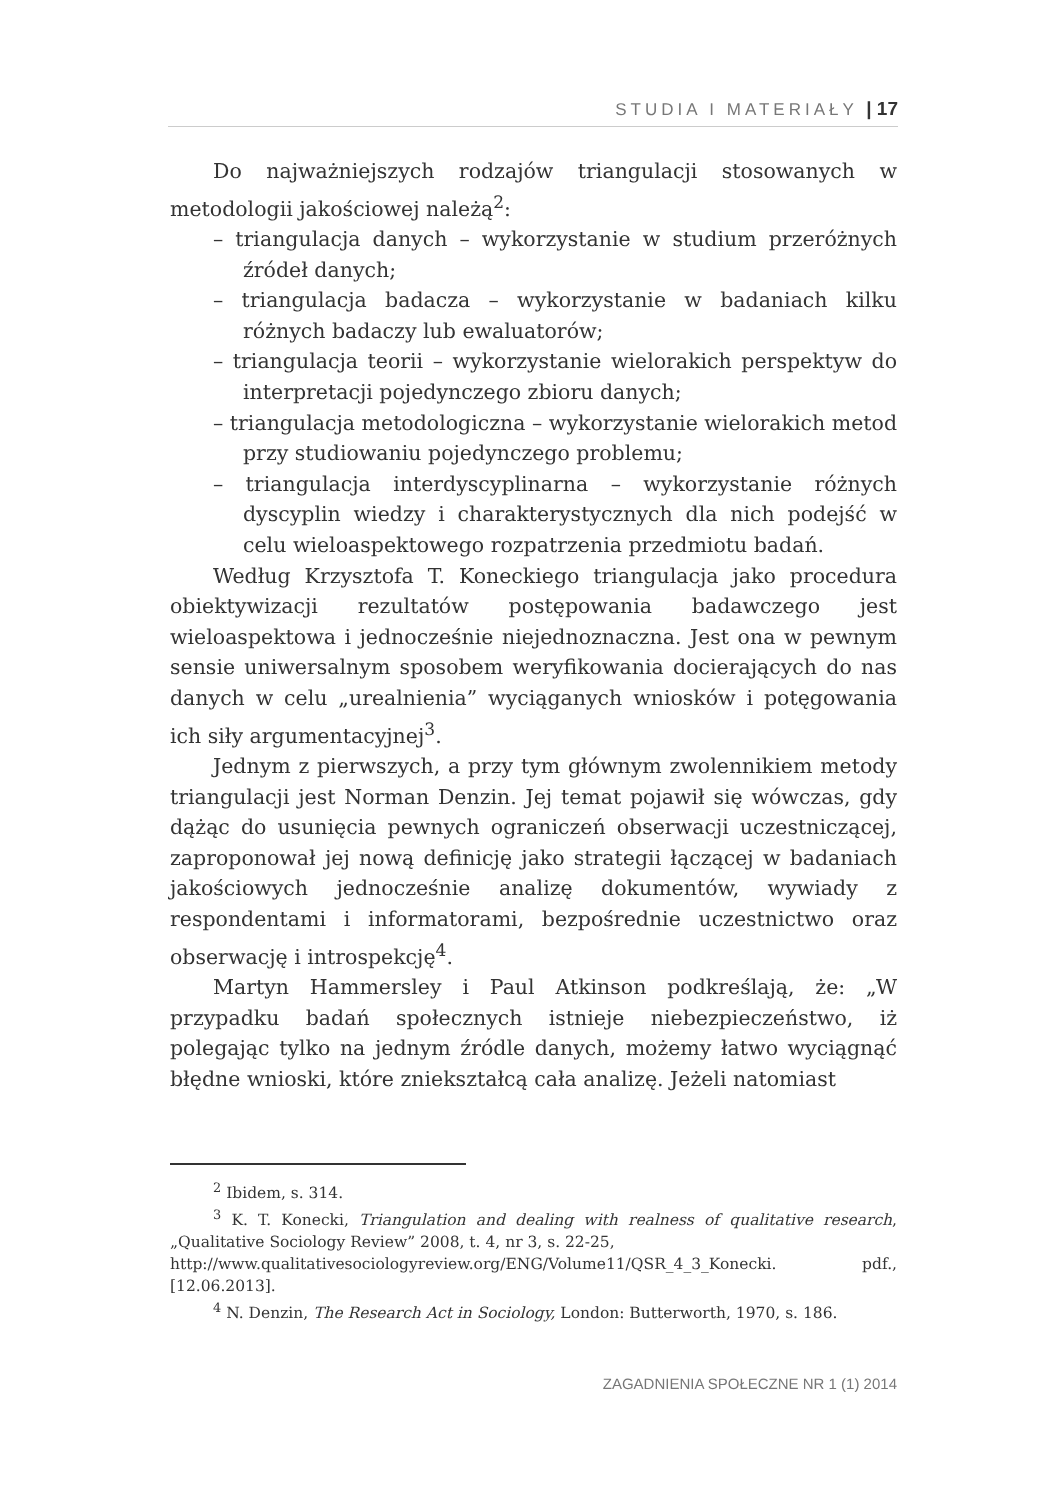STUDIA I MATERIAŁY | 17
Do najważniejszych rodzajów triangulacji stosowanych w metodologii jakościowej należą<sup>2</sup>:
– triangulacja danych – wykorzystanie w studium przeróżnych źródeł danych;
– triangulacja badacza – wykorzystanie w badaniach kilku różnych badaczy lub ewaluatorów;
– triangulacja teorii – wykorzystanie wielorakich perspektyw do interpretacji pojedynczego zbioru danych;
– triangulacja metodologiczna – wykorzystanie wielorakich metod przy studiowaniu pojedynczego problemu;
– triangulacja interdyscyplinarna – wykorzystanie różnych dyscyplin wiedzy i charakterystycznych dla nich podejść w celu wieloaspektowego rozpatrzenia przedmiotu badań.
Według Krzysztofa T. Koneckiego triangulacja jako procedura obiektywizacji rezultatów postępowania badawczego jest wieloaspektowa i jednocześnie niejednoznaczna. Jest ona w pewnym sensie uniwersalnym sposobem weryfikowania docierających do nas danych w celu „urealnienia” wyciąganych wniosków i potęgowania ich siły argumentacyjnej<sup>3</sup>.
Jednym z pierwszych, a przy tym głównym zwolennikiem metody triangulacji jest Norman Denzin. Jej temat pojawił się wówczas, gdy dążąc do usunięcia pewnych ograniczeń obserwacji uczestniczącej, zaproponował jej nową definicję jako strategii łączącej w badaniach jakościowych jednocześnie analizę dokumentów, wywiady z respondentami i informatorami, bezpośrednie uczestnictwo oraz obserwację i introspekcję<sup>4</sup>.
Martyn Hammersley i Paul Atkinson podkreślają, że: „W przypadku badań społecznych istnieje niebezpieczeństwo, iż polegając tylko na jednym źródle danych, możemy łatwo wyciągnąć błędne wnioski, które zniekształcą cała analizę. Jeżeli natomiast
<sup>2</sup> Ibidem, s. 314.
<sup>3</sup> K. T. Konecki, Triangulation and dealing with realness of qualitative research, „Qualitative Sociology Review” 2008, t. 4, nr 3, s. 22-25,
http://www.qualitativesociologyreview.org/ENG/Volume11/QSR_4_3_Konecki. pdf., [12.06.2013].
<sup>4</sup> N. Denzin, The Research Act in Sociology, London: Butterworth, 1970, s. 186.
ZAGADNIENIA SPOŁECZNE NR 1 (1) 2014